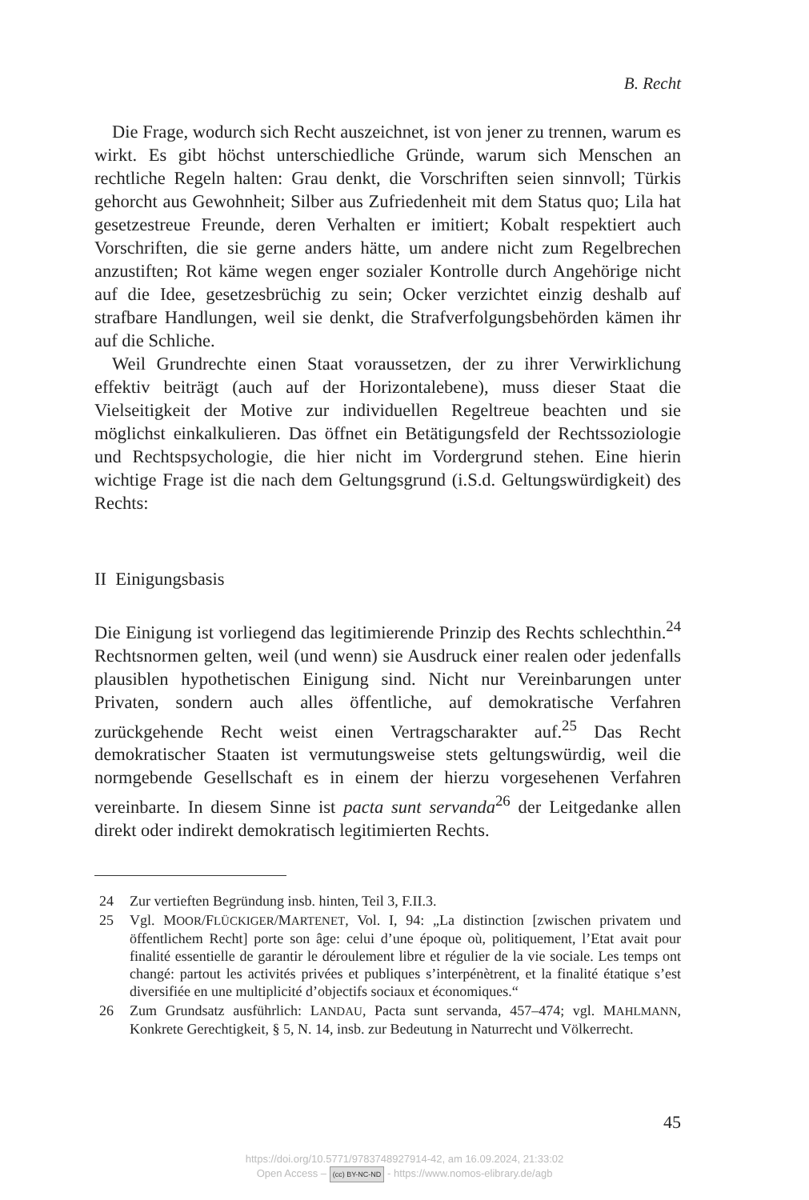B. Recht
Die Frage, wodurch sich Recht auszeichnet, ist von jener zu trennen, warum es wirkt. Es gibt höchst unterschiedliche Gründe, warum sich Menschen an rechtliche Regeln halten: Grau denkt, die Vorschriften seien sinnvoll; Türkis gehorcht aus Gewohnheit; Silber aus Zufriedenheit mit dem Status quo; Lila hat gesetzestreue Freunde, deren Verhalten er imitiert; Kobalt respektiert auch Vorschriften, die sie gerne anders hätte, um andere nicht zum Regelbrechen anzustiften; Rot käme wegen enger sozialer Kontrolle durch Angehörige nicht auf die Idee, gesetzesbrüchig zu sein; Ocker verzichtet einzig deshalb auf strafbare Handlungen, weil sie denkt, die Strafverfolgungsbehörden kämen ihr auf die Schliche.
Weil Grundrechte einen Staat voraussetzen, der zu ihrer Verwirklichung effektiv beiträgt (auch auf der Horizontalebene), muss dieser Staat die Vielseitigkeit der Motive zur individuellen Regeltreue beachten und sie möglichst einkalkulieren. Das öffnet ein Betätigungsfeld der Rechtssoziologie und Rechtspsychologie, die hier nicht im Vordergrund stehen. Eine hierin wichtige Frage ist die nach dem Geltungsgrund (i.S.d. Geltungswürdigkeit) des Rechts:
II Einigungsbasis
Die Einigung ist vorliegend das legitimierende Prinzip des Rechts schlechthin.<sup>24</sup> Rechtsnormen gelten, weil (und wenn) sie Ausdruck einer realen oder jedenfalls plausiblen hypothetischen Einigung sind. Nicht nur Vereinbarungen unter Privaten, sondern auch alles öffentliche, auf demokratische Verfahren zurückgehende Recht weist einen Vertragscharakter auf.<sup>25</sup> Das Recht demokratischer Staaten ist vermutungsweise stets geltungswürdig, weil die normgebende Gesellschaft es in einem der hierzu vorgesehenen Verfahren vereinbarte. In diesem Sinne ist pacta sunt servanda<sup>26</sup> der Leitgedanke allen direkt oder indirekt demokratisch legitimierten Rechts.
24 Zur vertieften Begründung insb. hinten, Teil 3, F.II.3.
25 Vgl. MOOR/FLÜCKIGER/MARTENET, Vol. I, 94: „La distinction [zwischen privatem und öffentlichem Recht] porte son âge: celui d’une époque où, politiquement, l’Etat avait pour finalité essentielle de garantir le déroulement libre et régulier de la vie sociale. Les temps ont changé: partout les activités privées et publiques s’interpénètrent, et la finalité étatique s’est diversifiée en une multiplicité d’objectifs sociaux et économiques.“
26 Zum Grundsatz ausführlich: LANDAU, Pacta sunt servanda, 457–474; vgl. MAHLMANN, Konkrete Gerechtigkeit, § 5, N. 14, insb. zur Bedeutung in Naturrecht und Völkerrecht.
45
https://doi.org/10.5771/9783748927914-42, am 16.09.2024, 21:33:02
Open Access – (cc) BY-NC-ND - https://www.nomos-elibrary.de/agb